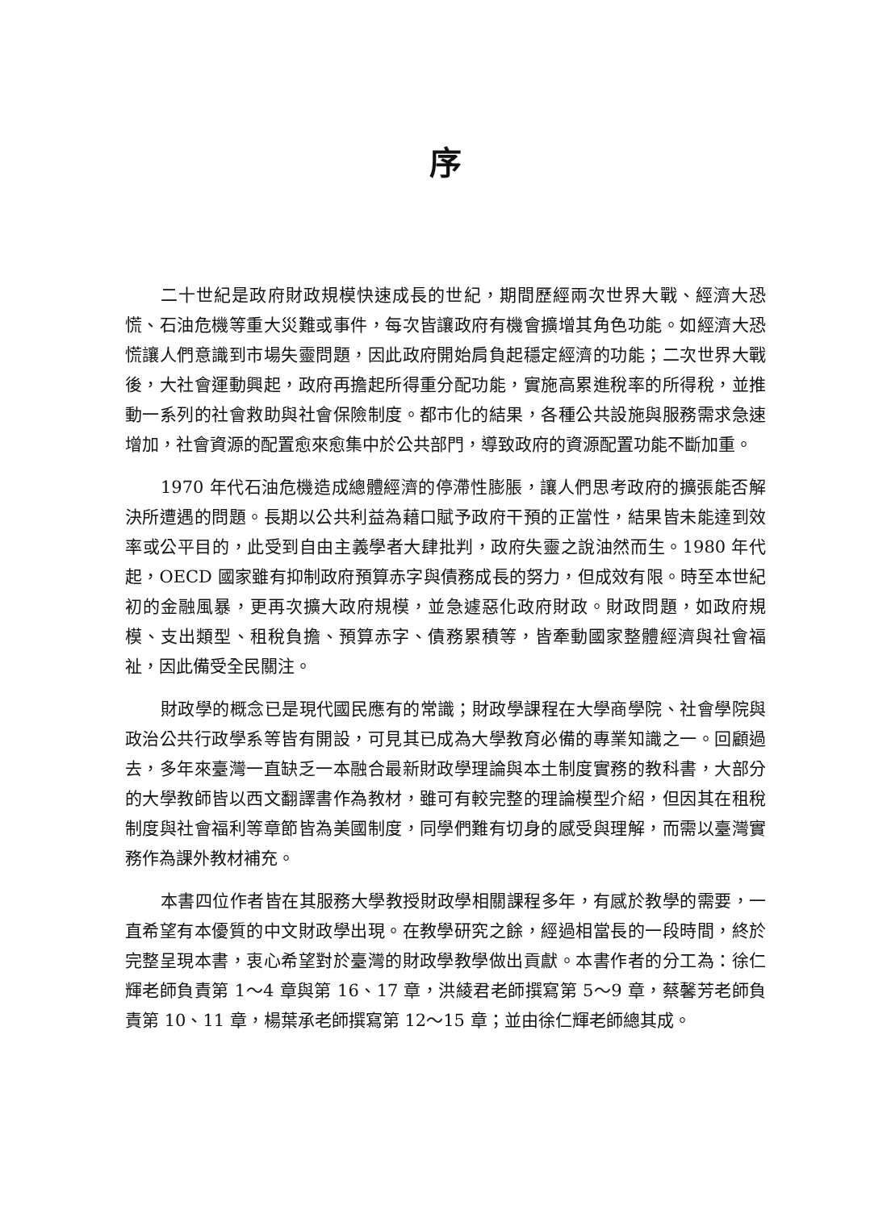序
二十世紀是政府財政規模快速成長的世紀，期間歷經兩次世界大戰、經濟大恐慌、石油危機等重大災難或事件，每次皆讓政府有機會擴增其角色功能。如經濟大恐慌讓人們意識到市場失靈問題，因此政府開始肩負起穩定經濟的功能；二次世界大戰後，大社會運動興起，政府再擔起所得重分配功能，實施高累進稅率的所得稅，並推動一系列的社會救助與社會保險制度。都市化的結果，各種公共設施與服務需求急速增加，社會資源的配置愈來愈集中於公共部門，導致政府的資源配置功能不斷加重。
1970 年代石油危機造成總體經濟的停滯性膨脹，讓人們思考政府的擴張能否解決所遭遇的問題。長期以公共利益為藉口賦予政府干預的正當性，結果皆未能達到效率或公平目的，此受到自由主義學者大肆批判，政府失靈之說油然而生。1980 年代起，OECD 國家雖有抑制政府預算赤字與債務成長的努力，但成效有限。時至本世紀初的金融風暴，更再次擴大政府規模，並急遽惡化政府財政。財政問題，如政府規模、支出類型、租稅負擔、預算赤字、債務累積等，皆牽動國家整體經濟與社會福祉，因此備受全民關注。
財政學的概念已是現代國民應有的常識；財政學課程在大學商學院、社會學院與政治公共行政學系等皆有開設，可見其已成為大學教育必備的專業知識之一。回顧過去，多年來臺灣一直缺乏一本融合最新財政學理論與本土制度實務的教科書，大部分的大學教師皆以西文翻譯書作為教材，雖可有較完整的理論模型介紹，但因其在租稅制度與社會福利等章節皆為美國制度，同學們難有切身的感受與理解，而需以臺灣實務作為課外教材補充。
本書四位作者皆在其服務大學教授財政學相關課程多年，有感於教學的需要，一直希望有本優質的中文財政學出現。在教學研究之餘，經過相當長的一段時間，終於完整呈現本書，衷心希望對於臺灣的財政學教學做出貢獻。本書作者的分工為：徐仁輝老師負責第 1～4 章與第 16、17 章，洪綾君老師撰寫第 5～9 章，蔡馨芳老師負責第 10、11 章，楊葉承老師撰寫第 12～15 章；並由徐仁輝老師總其成。